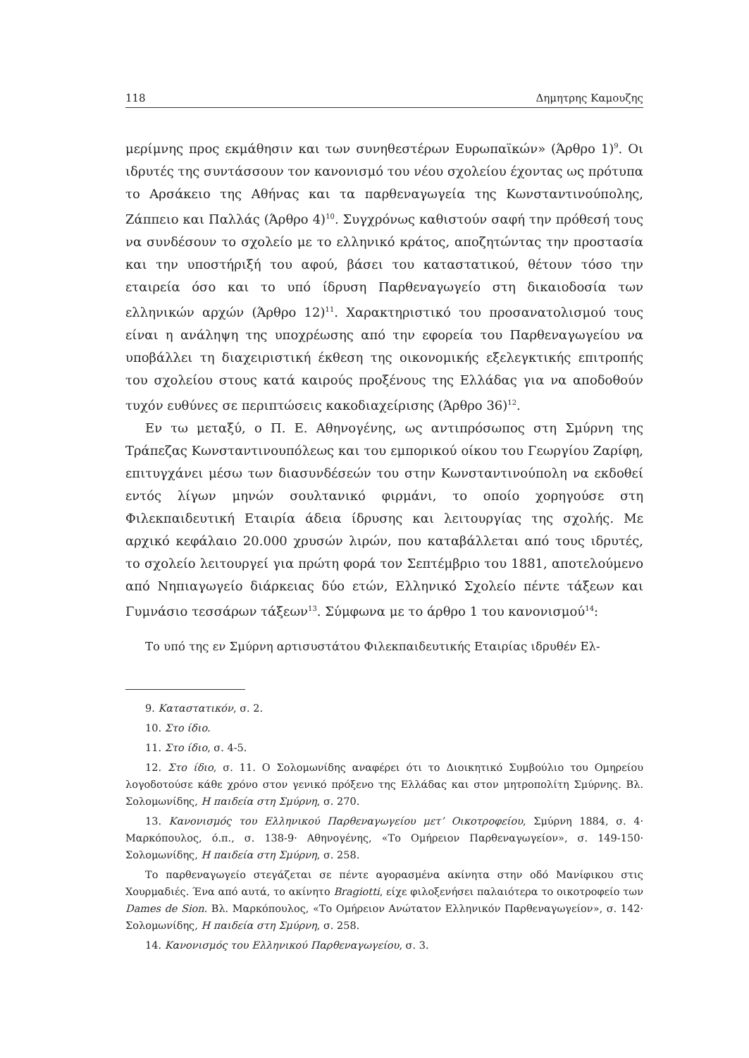118 Δημητρης Καμουζης
μερίμνης προς εκμάθησιν και των συνηθεστέρων Ευρωπαϊκών» (Άρθρο 1)<sup>9</sup>. Οι ιδρυτές της συντάσσουν τον κανονισμό του νέου σχολείου έχοντας ως πρότυπα το Αρσάκειο της Αθήνας και τα παρθεναγωγεία της Κωνσταντινούπολης, Ζάππειο και Παλλάς (Άρθρο 4)<sup>10</sup>. Συγχρόνως καθιστούν σαφή την πρόθεσή τους να συνδέσουν το σχολείο με το ελληνικό κράτος, αποζητώντας την προστασία και την υποστήριξή του αφού, βάσει του καταστατικού, θέτουν τόσο την εταιρεία όσο και το υπό ίδρυση Παρθεναγωγείο στη δικαιοδοσία των ελληνικών αρχών (Άρθρο 12)<sup>11</sup>. Χαρακτηριστικό του προσανατολισμού τους είναι η ανάληψη της υποχρέωσης από την εφορεία του Παρθεναγωγείου να υποβάλλει τη διαχειριστική έκθεση της οικονομικής εξελεγκτικής επιτροπής του σχολείου στους κατά καιρούς προξένους της Ελλάδας για να αποδοθούν τυχόν ευθύνες σε περιπτώσεις κακοδιαχείρισης (Άρθρο 36)<sup>12</sup>.
Εν τω μεταξύ, ο Π. Ε. Αθηνογένης, ως αντιπρόσωπος στη Σμύρνη της Τράπεζας Κωνσταντινουπόλεως και του εμπορικού οίκου του Γεωργίου Ζαρίφη, επιτυγχάνει μέσω των διασυνδέσεών του στην Κωνσταντινούπολη να εκδοθεί εντός λίγων μηνών σουλτανικό φιρμάνι, το οποίο χορηγούσε στη Φιλεκπαιδευτική Εταιρία άδεια ίδρυσης και λειτουργίας της σχολής. Με αρχικό κεφάλαιο 20.000 χρυσών λιρών, που καταβάλλεται από τους ιδρυτές, το σχολείο λειτουργεί για πρώτη φορά τον Σεπτέμβριο του 1881, αποτελούμενο από Νηπιαγωγείο διάρκειας δύο ετών, Ελληνικό Σχολείο πέντε τάξεων και Γυμνάσιο τεσσάρων τάξεων<sup>13</sup>. Σύμφωνα με το άρθρο 1 του κανονισμού<sup>14</sup>:
Το υπό της εν Σμύρνη αρτισυστάτου Φιλεκπαιδευτικής Εταιρίας ιδρυθέν Ελ-
9. Καταστατικόν, σ. 2.
10. Στο ίδιο.
11. Στο ίδιο, σ. 4-5.
12. Στο ίδιο, σ. 11. Ο Σολομωνίδης αναφέρει ότι το Διοικητικό Συμβούλιο του Ομηρείου λογοδοτούσε κάθε χρόνο στον γενικό πρόξενο της Ελλάδας και στον μητροπολίτη Σμύρνης. Βλ. Σολομωνίδης, Η παιδεία στη Σμύρνη, σ. 270.
13. Κανονισμός του Ελληνικού Παρθεναγωγείου μετ’ Οικοτροφείου, Σμύρνη 1884, σ. 4· Μαρκόπουλος, ό.π., σ. 138-9· Αθηνογένης, «Το Ομήρειον Παρθεναγωγείον», σ. 149-150· Σολομωνίδης, Η παιδεία στη Σμύρνη, σ. 258.
Το παρθεναγωγείο στεγάζεται σε πέντε αγορασμένα ακίνητα στην οδό Μανίφικου στις Χουρμαδιές. Ένα από αυτά, το ακίνητο Bragiotti, είχε φιλοξενήσει παλαιότερα το οικοτροφείο των Dames de Sion. Βλ. Μαρκόπουλος, «Το Ομήρειον Ανώτατον Ελληνικόν Παρθεναγωγείον», σ. 142· Σολομωνίδης, Η παιδεία στη Σμύρνη, σ. 258.
14. Κανονισμός του Ελληνικού Παρθεναγωγείου, σ. 3.